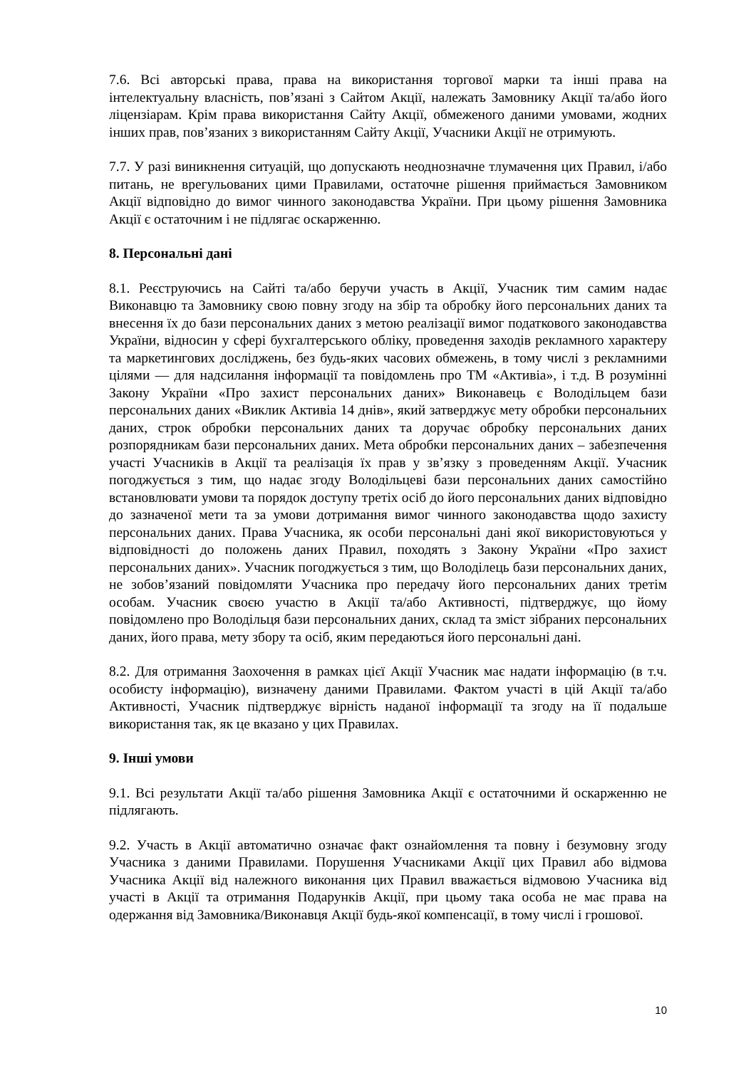7.6. Всі авторські права, права на використання торгової марки та інші права на інтелектуальну власність, пов’язані з Сайтом Акції, належать Замовнику Акції та/або його ліцензіарам. Крім права використання Сайту Акції, обмеженого даними умовами, жодних інших прав, пов’язаних з використанням Сайту Акції, Учасники Акції не отримують.
7.7. У разі виникнення ситуацій, що допускають неоднозначне тлумачення цих Правил, і/або питань, не врегульованих цими Правилами, остаточне рішення приймається Замовником Акції відповідно до вимог чинного законодавства України. При цьому рішення Замовника Акції є остаточним і не підлягає оскарженню.
8. Персональні дані
8.1. Реєструючись на Сайті та/або беручи участь в Акції, Учасник тим самим надає Виконавцю та Замовнику свою повну згоду на збір та обробку його персональних даних та внесення їх до бази персональних даних з метою реалізації вимог податкового законодавства України, відносин у сфері бухгалтерського обліку, проведення заходів рекламного характеру та маркетингових досліджень, без будь-яких часових обмежень, в тому числі з рекламними цілями — для надсилання інформації та повідомлень про ТМ «Активіа», і т.д. В розумінні Закону України «Про захист персональних даних» Виконавець є Володільцем бази персональних даних «Виклик Активіа 14 днів», який затверджує мету обробки персональних даних, строк обробки персональних даних та доручає обробку персональних даних розпорядникам бази персональних даних. Мета обробки персональних даних – забезпечення участі Учасників в Акції та реалізація їх прав у зв’язку з проведенням Акції. Учасник погоджується з тим, що надає згоду Володільцеві бази персональних даних самостійно встановлювати умови та порядок доступу третіх осіб до його персональних даних відповідно до зазначеної мети та за умови дотримання вимог чинного законодавства щодо захисту персональних даних. Права Учасника, як особи персональні дані якої використовуються у відповідності до положень даних Правил, походять з Закону України «Про захист персональних даних». Учасник погоджується з тим, що Володілець бази персональних даних, не зобов’язаний повідомляти Учасника про передачу його персональних даних третім особам. Учасник своєю участю в Акції та/або Активності, підтверджує, що йому повідомлено про Володільця бази персональних даних, склад та зміст зібраних персональних даних, його права, мету збору та осіб, яким передаються його персональні дані.
8.2. Для отримання Заохочення в рамках цієї Акції Учасник має надати інформацію (в т.ч. особисту інформацію), визначену даними Правилами. Фактом участі в цій Акції та/або Активності, Учасник підтверджує вірність наданої інформації та згоду на її подальше використання так, як це вказано у цих Правилах.
9. Інші умови
9.1. Всі результати Акції та/або рішення Замовника Акції є остаточними й оскарженню не підлягають.
9.2. Участь в Акції автоматично означає факт ознайомлення та повну і безумовну згоду Учасника з даними Правилами. Порушення Учасниками Акції цих Правил або відмова Учасника Акції від належного виконання цих Правил вважається відмовою Учасника від участі в Акції та отримання Подарунків Акції, при цьому така особа не має права на одержання від Замовника/Виконавця Акції будь-якої компенсації, в тому числі і грошової.
10